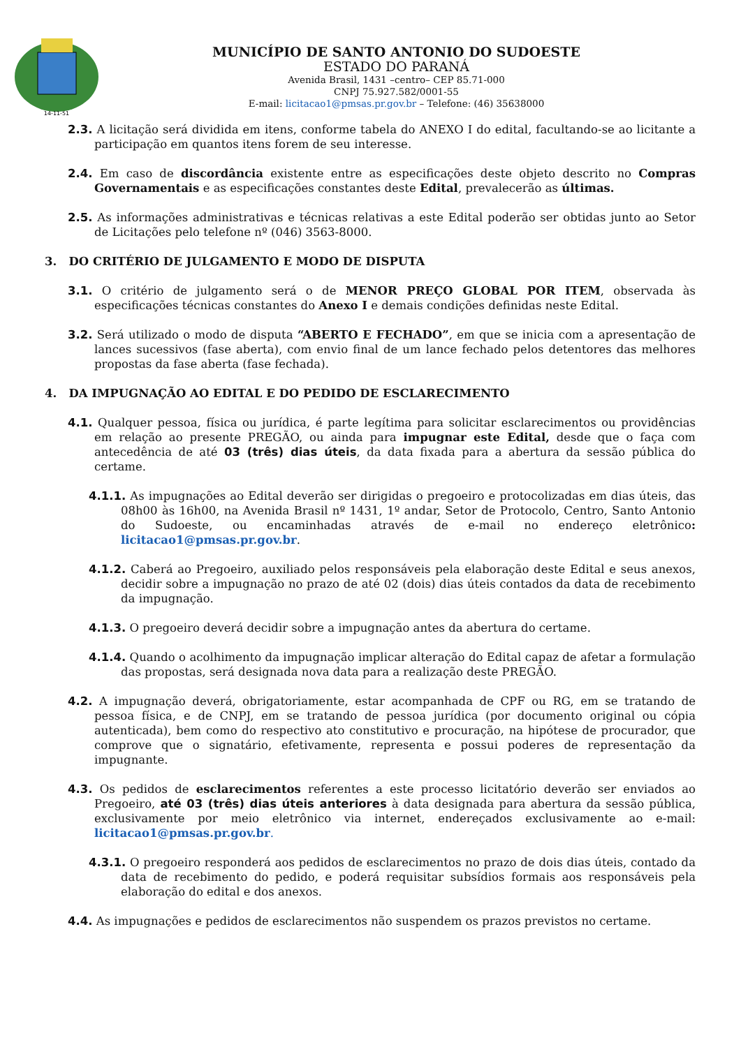14-11-51
MUNICÍPIO DE SANTO ANTONIO DO SUDOESTE
ESTADO DO PARANÁ
Avenida Brasil, 1431 –centro– CEP 85.71-000
CNPJ 75.927.582/0001-55
E-mail: licitacao1@pmsas.pr.gov.br – Telefone: (46) 35638000
2.3. A licitação será dividida em itens, conforme tabela do ANEXO I do edital, facultando-se ao licitante a participação em quantos itens forem de seu interesse.
2.4. Em caso de discordância existente entre as especificações deste objeto descrito no Compras Governamentais e as especificações constantes deste Edital, prevalecerão as últimas.
2.5. As informações administrativas e técnicas relativas a este Edital poderão ser obtidas junto ao Setor de Licitações pelo telefone nº (046) 3563-8000.
3. DO CRITÉRIO DE JULGAMENTO E MODO DE DISPUTA
3.1. O critério de julgamento será o de MENOR PREÇO GLOBAL POR ITEM, observada às especificações técnicas constantes do Anexo I e demais condições definidas neste Edital.
3.2. Será utilizado o modo de disputa “ABERTO E FECHADO”, em que se inicia com a apresentação de lances sucessivos (fase aberta), com envio final de um lance fechado pelos detentores das melhores propostas da fase aberta (fase fechada).
4. DA IMPUGNAÇÃO AO EDITAL E DO PEDIDO DE ESCLARECIMENTO
4.1. Qualquer pessoa, física ou jurídica, é parte legítima para solicitar esclarecimentos ou providências em relação ao presente PREGÃO, ou ainda para impugnar este Edital, desde que o faça com antecedência de até 03 (três) dias úteis, da data fixada para a abertura da sessão pública do certame.
4.1.1. As impugnações ao Edital deverão ser dirigidas o pregoeiro e protocolizadas em dias úteis, das 08h00 às 16h00, na Avenida Brasil nº 1431, 1º andar, Setor de Protocolo, Centro, Santo Antonio do Sudoeste, ou encaminhadas através de e-mail no endereço eletrônico: licitacao1@pmsas.pr.gov.br.
4.1.2. Caberá ao Pregoeiro, auxiliado pelos responsáveis pela elaboração deste Edital e seus anexos, decidir sobre a impugnação no prazo de até 02 (dois) dias úteis contados da data de recebimento da impugnação.
4.1.3. O pregoeiro deverá decidir sobre a impugnação antes da abertura do certame.
4.1.4. Quando o acolhimento da impugnação implicar alteração do Edital capaz de afetar a formulação das propostas, será designada nova data para a realização deste PREGÃO.
4.2. A impugnação deverá, obrigatoriamente, estar acompanhada de CPF ou RG, em se tratando de pessoa física, e de CNPJ, em se tratando de pessoa jurídica (por documento original ou cópia autenticada), bem como do respectivo ato constitutivo e procuração, na hipótese de procurador, que comprove que o signatário, efetivamente, representa e possui poderes de representação da impugnante.
4.3. Os pedidos de esclarecimentos referentes a este processo licitatório deverão ser enviados ao Pregoeiro, até 03 (três) dias úteis anteriores à data designada para abertura da sessão pública, exclusivamente por meio eletrônico via internet, endereçados exclusivamente ao e-mail: licitacao1@pmsas.pr.gov.br.
4.3.1. O pregoeiro responderá aos pedidos de esclarecimentos no prazo de dois dias úteis, contado da data de recebimento do pedido, e poderá requisitar subsídios formais aos responsáveis pela elaboração do edital e dos anexos.
4.4. As impugnações e pedidos de esclarecimentos não suspendem os prazos previstos no certame.